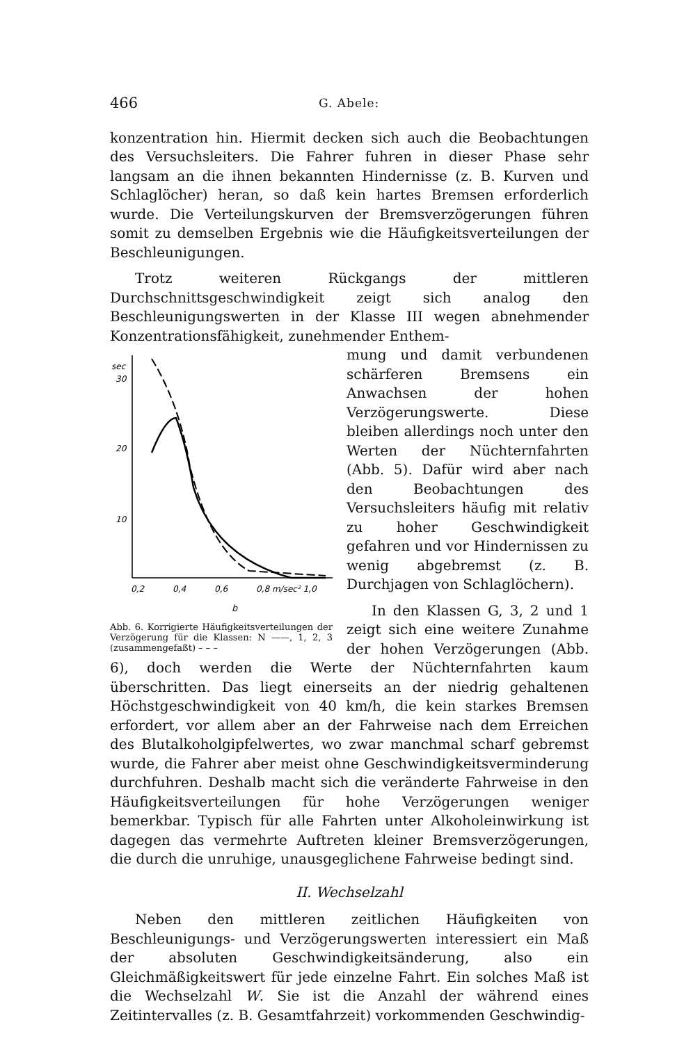466 G. Abele:
konzentration hin. Hiermit decken sich auch die Beobachtungen des Versuchsleiters. Die Fahrer fuhren in dieser Phase sehr langsam an die ihnen bekannten Hindernisse (z. B. Kurven und Schlaglöcher) heran, so daß kein hartes Bremsen erforderlich wurde. Die Verteilungskurven der Bremsverzögerungen führen somit zu demselben Ergebnis wie die Häufigkeitsverteilungen der Beschleunigungen.
Trotz weiteren Rückgangs der mittleren Durchschnittsgeschwindigkeit zeigt sich analog den Beschleunigungswerten in der Klasse III wegen abnehmender Konzentrationsfähigkeit, zunehmender Enthem-
sec
30
20
10
0,2
0,4
0,6
0,8 m/sec² 1,0
b
Abb. 6. Korrigierte Häufigkeitsverteilungen der Verzögerung für die Klassen: N ——, 1, 2, 3 (zusammengefaßt) – – –
mung und damit verbundenen schärferen Bremsens ein Anwachsen der hohen Verzögerungswerte. Diese bleiben allerdings noch unter den Werten der Nüchternfahrten (Abb. 5). Dafür wird aber nach den Beobachtungen des Versuchsleiters häufig mit relativ zu hoher Geschwindigkeit gefahren und vor Hindernissen zu wenig abgebremst (z. B. Durchjagen von Schlaglöchern).
In den Klassen G, 3, 2 und 1 zeigt sich eine weitere Zunahme der hohen Verzögerungen (Abb. 6), doch werden die Werte der Nüchternfahrten kaum überschritten. Das liegt einerseits an der niedrig gehaltenen Höchstgeschwindigkeit von 40 km/h, die kein starkes Bremsen erfordert, vor allem aber an der Fahrweise nach dem Erreichen des Blutalkoholgipfelwertes, wo zwar manchmal scharf gebremst wurde, die Fahrer aber meist ohne Geschwindigkeitsverminderung durchfuhren. Deshalb macht sich die veränderte Fahrweise in den Häufigkeitsverteilungen für hohe Verzögerungen weniger bemerkbar. Typisch für alle Fahrten unter Alkoholeinwirkung ist dagegen das vermehrte Auftreten kleiner Bremsverzögerungen, die durch die unruhige, unausgeglichene Fahrweise bedingt sind.
II. Wechselzahl
Neben den mittleren zeitlichen Häufigkeiten von Beschleunigungs- und Verzögerungswerten interessiert ein Maß der absoluten Geschwindigkeitsänderung, also ein Gleichmäßigkeitswert für jede einzelne Fahrt. Ein solches Maß ist die Wechselzahl W. Sie ist die Anzahl der während eines Zeitintervalles (z. B. Gesamtfahrzeit) vorkommenden Geschwindig-